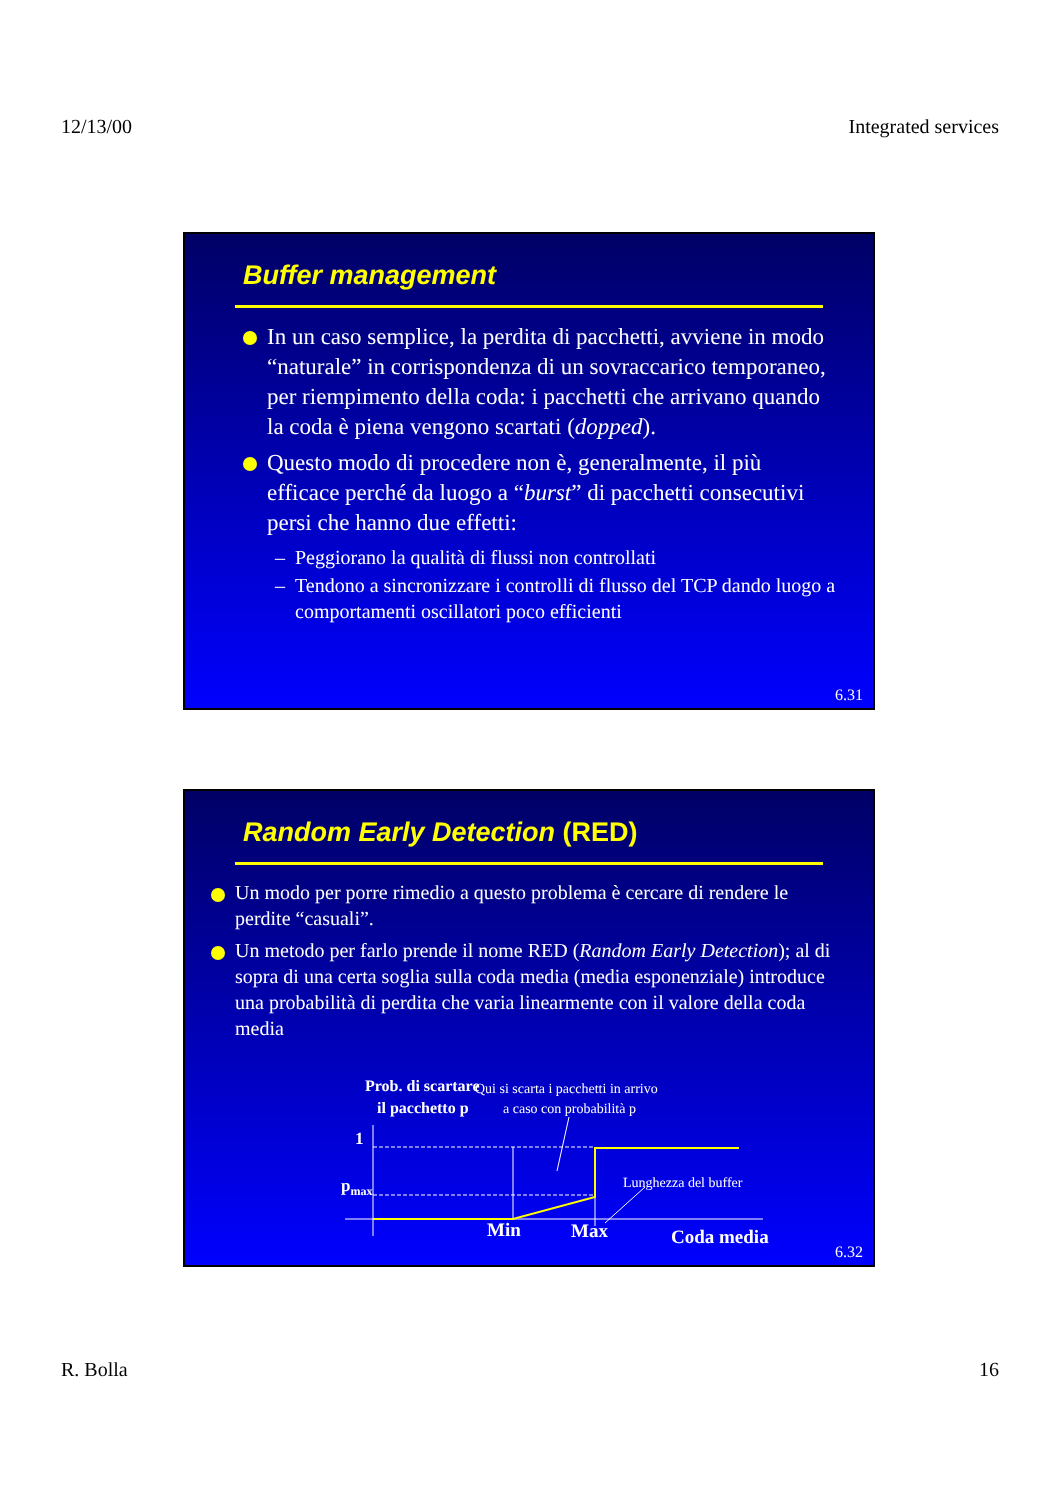12/13/00 Integrated services
Buffer management
In un caso semplice, la perdita di pacchetti, avviene in modo “naturale” in corrispondenza di un sovraccarico temporaneo, per riempimento della coda: i pacchetti che arrivano quando la coda è piena vengono scartati (dopped).
Questo modo di procedere non è, generalmente, il più efficace perché da luogo a “burst” di pacchetti consecutivi persi che hanno due effetti:
– Peggiorano la qualità di flussi non controllati
– Tendono a sincronizzare i controlli di flusso del TCP dando luogo a comportamenti oscillatori poco efficienti
6.31
Random Early Detection (RED)
Un modo per porre rimedio a questo problema è cercare di rendere le perdite “casuali”.
Un metodo per farlo prende il nome RED (Random Early Detection); al di sopra di una certa soglia sulla coda media (media esponenziale) introduce una probabilità di perdita che varia linearmente con il valore della coda media
Prob. di scartare
il pacchetto p
Qui si scarta i pacchetti in arrivo
a caso con probabilità p
1
pmax
Lunghezza del buffer
Min
Max
Coda media
6.32
R. Bolla 16